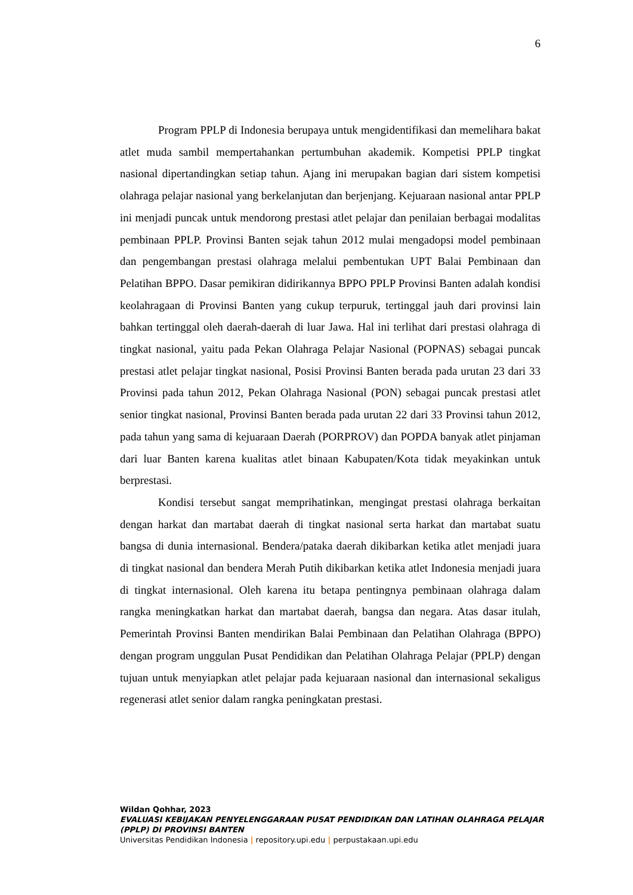6
Program PPLP di Indonesia berupaya untuk mengidentifikasi dan memelihara bakat atlet muda sambil mempertahankan pertumbuhan akademik. Kompetisi PPLP tingkat nasional dipertandingkan setiap tahun. Ajang ini merupakan bagian dari sistem kompetisi olahraga pelajar nasional yang berkelanjutan dan berjenjang. Kejuaraan nasional antar PPLP ini menjadi puncak untuk mendorong prestasi atlet pelajar dan penilaian berbagai modalitas pembinaan PPLP. Provinsi Banten sejak tahun 2012 mulai mengadopsi model pembinaan dan pengembangan prestasi olahraga melalui pembentukan UPT Balai Pembinaan dan Pelatihan BPPO. Dasar pemikiran didirikannya BPPO PPLP Provinsi Banten adalah kondisi keolahragaan di Provinsi Banten yang cukup terpuruk, tertinggal jauh dari provinsi lain bahkan tertinggal oleh daerah-daerah di luar Jawa. Hal ini terlihat dari prestasi olahraga di tingkat nasional, yaitu pada Pekan Olahraga Pelajar Nasional (POPNAS) sebagai puncak prestasi atlet pelajar tingkat nasional, Posisi Provinsi Banten berada pada urutan 23 dari 33 Provinsi pada tahun 2012, Pekan Olahraga Nasional (PON) sebagai puncak prestasi atlet senior tingkat nasional, Provinsi Banten berada pada urutan 22 dari 33 Provinsi tahun 2012, pada tahun yang sama di kejuaraan Daerah (PORPROV) dan POPDA banyak atlet pinjaman dari luar Banten karena kualitas atlet binaan Kabupaten/Kota tidak meyakinkan untuk berprestasi.
Kondisi tersebut sangat memprihatinkan, mengingat prestasi olahraga berkaitan dengan harkat dan martabat daerah di tingkat nasional serta harkat dan martabat suatu bangsa di dunia internasional. Bendera/pataka daerah dikibarkan ketika atlet menjadi juara di tingkat nasional dan bendera Merah Putih dikibarkan ketika atlet Indonesia menjadi juara di tingkat internasional. Oleh karena itu betapa pentingnya pembinaan olahraga dalam rangka meningkatkan harkat dan martabat daerah, bangsa dan negara. Atas dasar itulah, Pemerintah Provinsi Banten mendirikan Balai Pembinaan dan Pelatihan Olahraga (BPPO) dengan program unggulan Pusat Pendidikan dan Pelatihan Olahraga Pelajar (PPLP) dengan tujuan untuk menyiapkan atlet pelajar pada kejuaraan nasional dan internasional sekaligus regenerasi atlet senior dalam rangka peningkatan prestasi.
Wildan Qohhar, 2023
EVALUASI KEBIJAKAN PENYELENGGARAAN PUSAT PENDIDIKAN DAN LATIHAN OLAHRAGA PELAJAR (PPLP) DI PROVINSI BANTEN
Universitas Pendidikan Indonesia | repository.upi.edu | perpustakaan.upi.edu